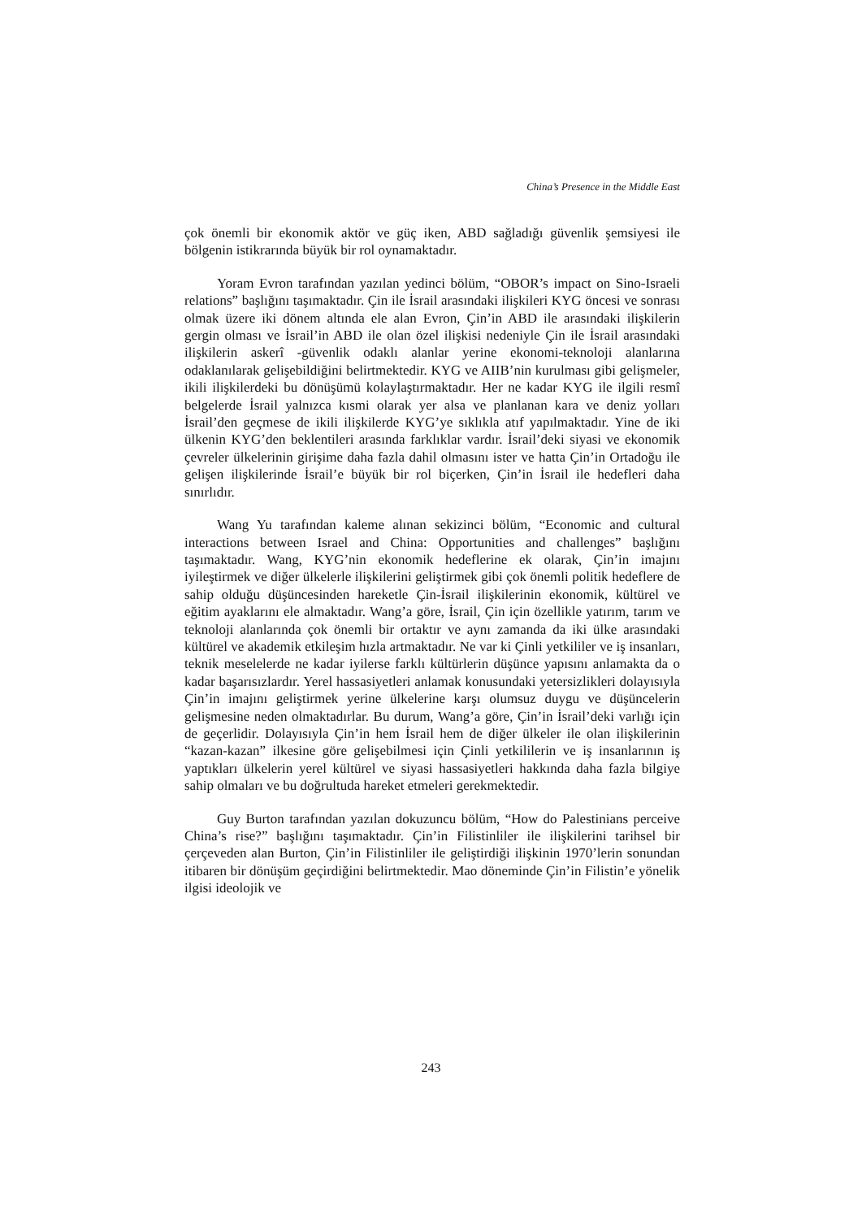China’s Presence in the Middle East
çok önemli bir ekonomik aktör ve güç iken, ABD sağladığı güvenlik şemsiyesi ile bölgenin istikrarında büyük bir rol oynamaktadır.
Yoram Evron tarafından yazılan yedinci bölüm, “OBOR’s impact on Sino-Israeli relations” başlığını taşımaktadır. Çin ile İsrail arasındaki ilişkileri KYG öncesi ve sonrası olmak üzere iki dönem altında ele alan Evron, Çin’in ABD ile arasındaki ilişkilerin gergin olması ve İsrail’in ABD ile olan özel ilişkisi nedeniyle Çin ile İsrail arasındaki ilişkilerin askerî -güvenlik odaklı alanlar yerine ekonomi-teknoloji alanlarına odaklanılarak gelişebildiğini belirtmektedir. KYG ve AIIB’nin kurulması gibi gelişmeler, ikili ilişkilerdeki bu dönüşümü kolaylaştırmaktadır. Her ne kadar KYG ile ilgili resmî belgelerde İsrail yalnızca kısmi olarak yer alsa ve planlanan kara ve deniz yolları İsrail’den geçmese de ikili ilişkilerde KYG’ye sıklıkla atıf yapılmaktadır. Yine de iki ülkenin KYG’den beklentileri arasında farklıklar vardır. İsrail’deki siyasi ve ekonomik çevreler ülkelerinin girişime daha fazla dahil olmasını ister ve hatta Çin’in Ortadoğu ile gelişen ilişkilerinde İsrail’e büyük bir rol biçerken, Çin’in İsrail ile hedefleri daha sınırlıdır.
Wang Yu tarafından kaleme alınan sekizinci bölüm, “Economic and cultural interactions between Israel and China: Opportunities and challenges” başlığını taşımaktadır. Wang, KYG’nin ekonomik hedeflerine ek olarak, Çin’in imajını iyileştirmek ve diğer ülkelerle ilişkilerini geliştirmek gibi çok önemli politik hedeflere de sahip olduğu düşüncesinden hareketle Çin-İsrail ilişkilerinin ekonomik, kültürel ve eğitim ayaklarını ele almaktadır. Wang’a göre, İsrail, Çin için özellikle yatırım, tarım ve teknoloji alanlarında çok önemli bir ortaktır ve aynı zamanda da iki ülke arasındaki kültürel ve akademik etkileşim hızla artmaktadır. Ne var ki Çinli yetkililer ve iş insanları, teknik meselelerde ne kadar iyilerse farklı kültürlerin düşünce yapısını anlamakta da o kadar başarısızlardır. Yerel hassasiyetleri anlamak konusundaki yetersizlikleri dolayısıyla Çin’in imajını geliştirmek yerine ülkelerine karşı olumsuz duygu ve düşüncelerin gelişmesine neden olmaktadırlar. Bu durum, Wang’a göre, Çin’in İsrail’deki varlığı için de geçerlidir. Dolayısıyla Çin’in hem İsrail hem de diğer ülkeler ile olan ilişkilerinin “kazan-kazan” ilkesine göre gelişebilmesi için Çinli yetkililerin ve iş insanlarının iş yaptıkları ülkelerin yerel kültürel ve siyasi hassasiyetleri hakkında daha fazla bilgiye sahip olmaları ve bu doğrultuda hareket etmeleri gerekmektedir.
Guy Burton tarafından yazılan dokuzuncu bölüm, “How do Palestinians perceive China’s rise?” başlığını taşımaktadır. Çin’in Filistinliler ile ilişkilerini tarihsel bir çerçeveden alan Burton, Çin’in Filistinliler ile geliştirdiği ilişkinin 1970’lerin sonundan itibaren bir dönüşüm geçirdiğini belirtmektedir. Mao döneminde Çin’in Filistin’e yönelik ilgisi ideolojik ve
243